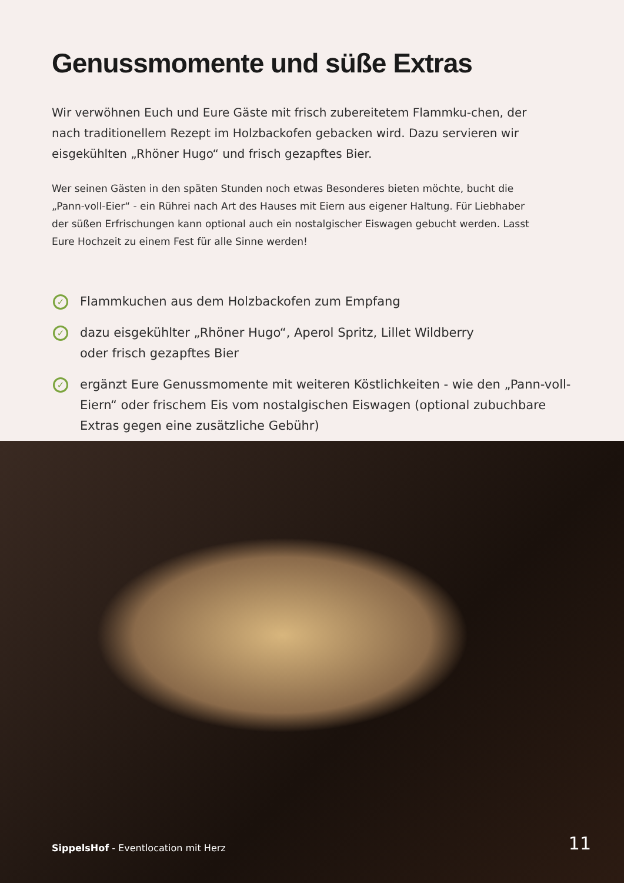Genussmomente und süße Extras
Wir verwöhnen Euch und Eure Gäste mit frisch zubereitetem Flammku-chen, der nach traditionellem Rezept im Holzbackofen gebacken wird. Dazu servieren wir eisgekühlten „Rhöner Hugo“ und frisch gezapftes Bier.
Wer seinen Gästen in den späten Stunden noch etwas Besonderes bieten möchte, bucht die „Pann-voll-Eier“ - ein Rührei nach Art des Hauses mit Eiern aus eigener Haltung. Für Liebhaber der süßen Erfrischungen kann optional auch ein nostalgischer Eiswagen gebucht werden. Lasst Eure Hochzeit zu einem Fest für alle Sinne werden!
✓ Flammkuchen aus dem Holzbackofen zum Empfang
✓ dazu eisgekühlter „Rhöner Hugo“, Aperol Spritz, Lillet Wildberry
oder frisch gezapftes Bier
✓ ergänzt Eure Genussmomente mit weiteren Köstlichkeiten - wie den „Pann-voll-Eiern“ oder frischem Eis vom nostalgischen Eiswagen (optional zubuchbare Extras gegen eine zusätzliche Gebühr)
SippelsHof - Eventlocation mit Herz 11